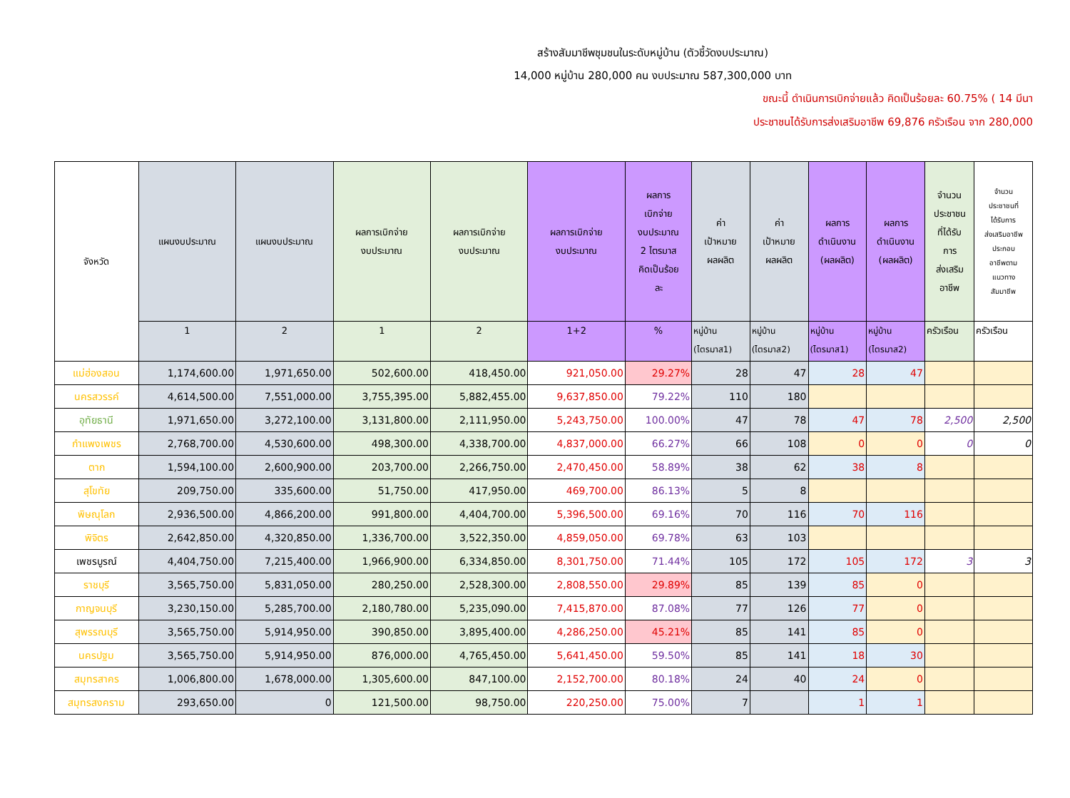สร้างสัมมาชีพชุมชนในระดับหมู่บ้าน (ตัวชี้วัดงบประมาณ)
14,000 หมู่บ้าน 280,000 คน งบประมาณ 587,300,000 บาท
ขณะนี้ ดำเนินการเบิกจ่ายแล้ว คิดเป็นร้อยละ 60.75% ( 14 มีนา
ประชาชนได้รับการส่งเสริมอาชีพ 69,876 ครัวเรือน จาก 280,000
| จังหวัด | แผนงบประมาณ | แผนงบประมาณ | ผลการเบิกจ่าย งบประมาณ | ผลการเบิกจ่าย งบประมาณ | ผลการเบิกจ่าย งบประมาณ | ผลการ เบิกจ่าย งบประมาณ 2 ไตรมาส คิดเป็นร้อย ละ | ค่า เป้าหมาย ผลผลิต | ค่า เป้าหมาย ผลผลิต | ผลการ ดำเนินงาน (ผลผลิต) | ผลการ ดำเนินงาน (ผลผลิต) | จำนวน ประชาชน ที่ได้รับ การ ส่งเสริม อาชีพ | จำนวน ประชาชนที่ ได้รับการ ส่งเสริมอาชีพ ประกอบ อาชีพตาม แนวทาง สัมมาชีพ |
| --- | --- | --- | --- | --- | --- | --- | --- | --- | --- | --- | --- | --- |
| | 1 | 2 | 1 | 2 | 1+2 | % | หมู่บ้าน (ไตรมาส1) | หมู่บ้าน (ไตรมาส2) | หมู่บ้าน (ไตรมาส1) | หมู่บ้าน (ไตรมาส2) | ครัวเรือน | ครัวเรือน |
| แม่ฮ่องสอน | 1,174,600.00 | 1,971,650.00 | 502,600.00 | 418,450.00 | 921,050.00 | 29.27% | 28 | 47 | 28 | 47 | | |
| นครสวรรค์ | 4,614,500.00 | 7,551,000.00 | 3,755,395.00 | 5,882,455.00 | 9,637,850.00 | 79.22% | 110 | 180 | | | | |
| อุทัยธานี | 1,971,650.00 | 3,272,100.00 | 3,131,800.00 | 2,111,950.00 | 5,243,750.00 | 100.00% | 47 | 78 | 47 | 78 | 2,500 | 2,500 |
| กำแพงเพชร | 2,768,700.00 | 4,530,600.00 | 498,300.00 | 4,338,700.00 | 4,837,000.00 | 66.27% | 66 | 108 | 0 | 0 | 0 | 0 |
| ตาก | 1,594,100.00 | 2,600,900.00 | 203,700.00 | 2,266,750.00 | 2,470,450.00 | 58.89% | 38 | 62 | 38 | 8 | | |
| สุโขทัย | 209,750.00 | 335,600.00 | 51,750.00 | 417,950.00 | 469,700.00 | 86.13% | 5 | 8 | | | | |
| พิษณุโลก | 2,936,500.00 | 4,866,200.00 | 991,800.00 | 4,404,700.00 | 5,396,500.00 | 69.16% | 70 | 116 | 70 | 116 | | |
| พิจิตร | 2,642,850.00 | 4,320,850.00 | 1,336,700.00 | 3,522,350.00 | 4,859,050.00 | 69.78% | 63 | 103 | | | | |
| เพชรบูรณ์ | 4,404,750.00 | 7,215,400.00 | 1,966,900.00 | 6,334,850.00 | 8,301,750.00 | 71.44% | 105 | 172 | 105 | 172 | 3 | 3 |
| ราชบุรี | 3,565,750.00 | 5,831,050.00 | 280,250.00 | 2,528,300.00 | 2,808,550.00 | 29.89% | 85 | 139 | 85 | 0 | | |
| กาญจนบุรี | 3,230,150.00 | 5,285,700.00 | 2,180,780.00 | 5,235,090.00 | 7,415,870.00 | 87.08% | 77 | 126 | 77 | 0 | | |
| สุพรรณบุรี | 3,565,750.00 | 5,914,950.00 | 390,850.00 | 3,895,400.00 | 4,286,250.00 | 45.21% | 85 | 141 | 85 | 0 | | |
| นครปฐม | 3,565,750.00 | 5,914,950.00 | 876,000.00 | 4,765,450.00 | 5,641,450.00 | 59.50% | 85 | 141 | 18 | 30 | | |
| สมุทรสาคร | 1,006,800.00 | 1,678,000.00 | 1,305,600.00 | 847,100.00 | 2,152,700.00 | 80.18% | 24 | 40 | 24 | 0 | | |
| สมุทรสงคราม | 293,650.00 | 0 | 121,500.00 | 98,750.00 | 220,250.00 | 75.00% | 7 | | 1 | 1 | | |